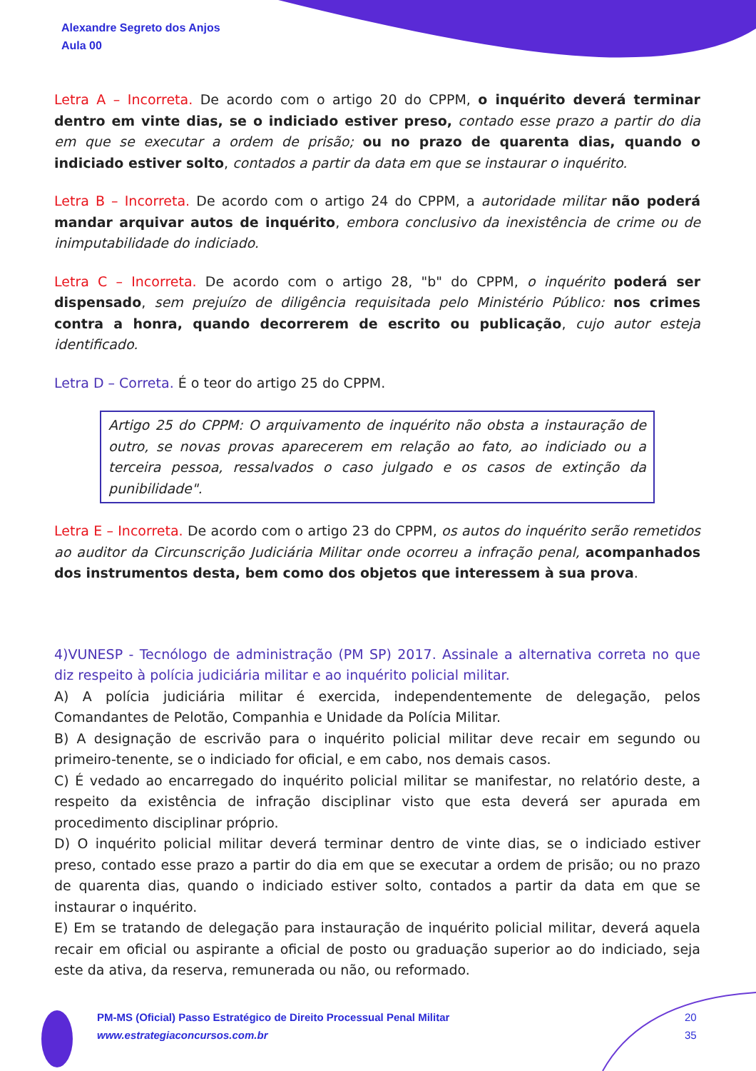Alexandre Segreto dos Anjos
Aula 00
Letra A – Incorreta. De acordo com o artigo 20 do CPPM, o inquérito deverá terminar dentro em vinte dias, se o indiciado estiver preso, contado esse prazo a partir do dia em que se executar a ordem de prisão; ou no prazo de quarenta dias, quando o indiciado estiver solto, contados a partir da data em que se instaurar o inquérito.
Letra B – Incorreta. De acordo com o artigo 24 do CPPM, a autoridade militar não poderá mandar arquivar autos de inquérito, embora conclusivo da inexistência de crime ou de inimputabilidade do indiciado.
Letra C – Incorreta. De acordo com o artigo 28, "b" do CPPM, o inquérito poderá ser dispensado, sem prejuízo de diligência requisitada pelo Ministério Público: nos crimes contra a honra, quando decorrerem de escrito ou publicação, cujo autor esteja identificado.
Letra D – Correta. É o teor do artigo 25 do CPPM.
Artigo 25 do CPPM: O arquivamento de inquérito não obsta a instauração de outro, se novas provas aparecerem em relação ao fato, ao indiciado ou a terceira pessoa, ressalvados o caso julgado e os casos de extinção da punibilidade".
Letra E – Incorreta. De acordo com o artigo 23 do CPPM, os autos do inquérito serão remetidos ao auditor da Circunscrição Judiciária Militar onde ocorreu a infração penal, acompanhados dos instrumentos desta, bem como dos objetos que interessem à sua prova.
4)VUNESP - Tecnólogo de administração (PM SP) 2017. Assinale a alternativa correta no que diz respeito à polícia judiciária militar e ao inquérito policial militar.
A) A polícia judiciária militar é exercida, independentemente de delegação, pelos Comandantes de Pelotão, Companhia e Unidade da Polícia Militar.
B) A designação de escrivão para o inquérito policial militar deve recair em segundo ou primeiro-tenente, se o indiciado for oficial, e em cabo, nos demais casos.
C) É vedado ao encarregado do inquérito policial militar se manifestar, no relatório deste, a respeito da existência de infração disciplinar visto que esta deverá ser apurada em procedimento disciplinar próprio.
D) O inquérito policial militar deverá terminar dentro de vinte dias, se o indiciado estiver preso, contado esse prazo a partir do dia em que se executar a ordem de prisão; ou no prazo de quarenta dias, quando o indiciado estiver solto, contados a partir da data em que se instaurar o inquérito.
E) Em se tratando de delegação para instauração de inquérito policial militar, deverá aquela recair em oficial ou aspirante a oficial de posto ou graduação superior ao do indiciado, seja este da ativa, da reserva, remunerada ou não, ou reformado.
PM-MS (Oficial) Passo Estratégico de Direito Processual Penal Militar
www.estrategiaconcursos.com.br
20
35